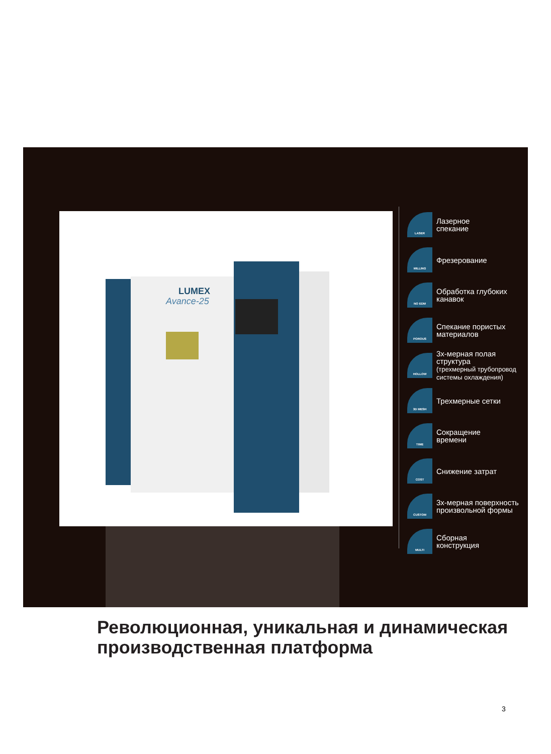LUMEX
Avance-25
LASER
Лазерное
спекание
MILLING
Фрезерование
NO EDM
Обработка глубоких
канавок
POROUS
Спекание пористых
материалов
HOLLOW
3х-мерная полая
структура
(трехмерный трубопровод системы охлаждения)
3D MESH
Трехмерные сетки
TIME
Сокращение
времени
COST
Снижение затрат
CUSTOM
3х-мерная поверхность
произвольной формы
MULTI
Сборная
конструкция
Революционная, уникальная и динамическая
производственная платформа
3